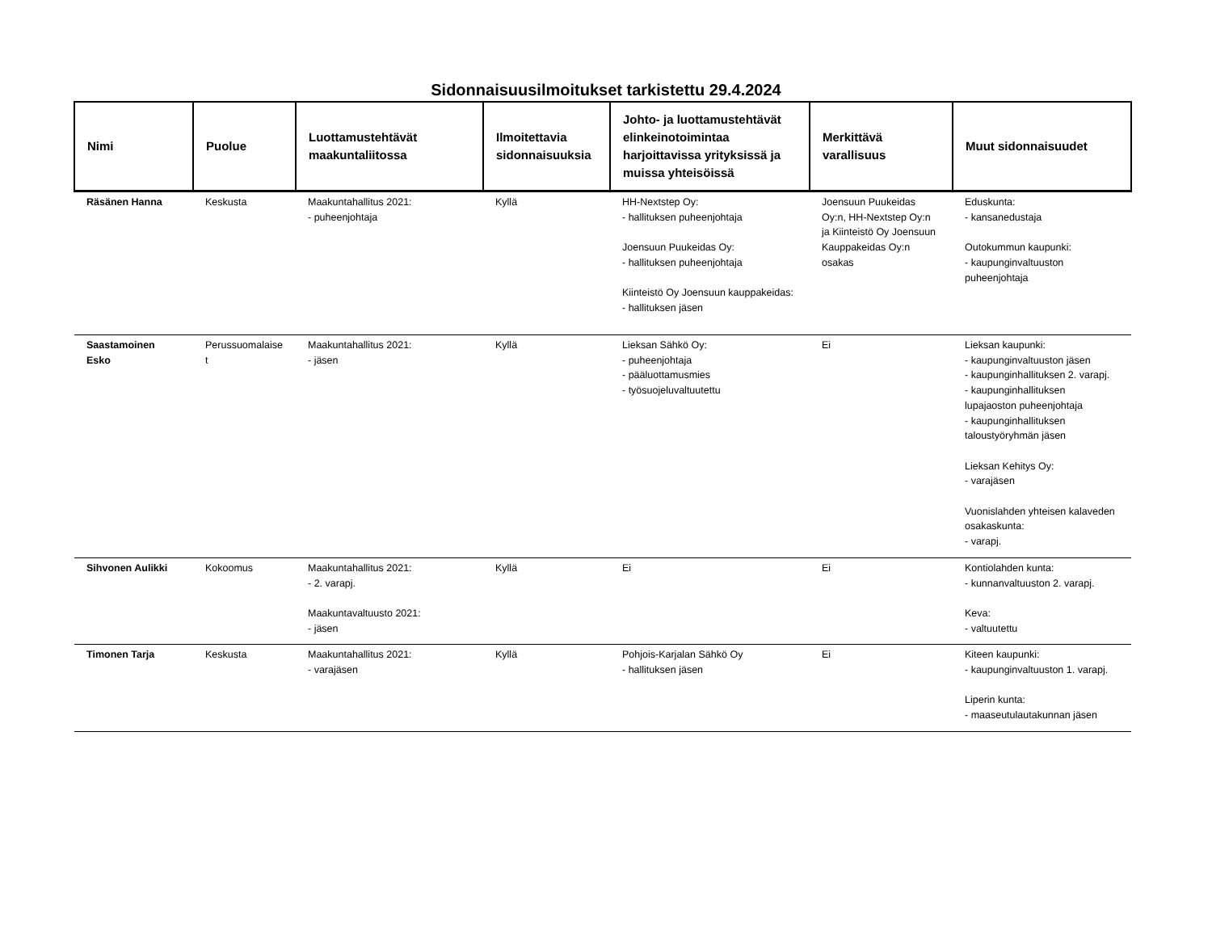Sidonnaisuusilmoitukset tarkistettu 29.4.2024
| Nimi | Puolue | Luottamustehtävät maakuntaliitossa | Ilmoitettavia sidonnaisuuksia | Johto- ja luottamustehtävät elinkeinotoimintaa harjoittavissa yrityksissä ja muissa yhteisöissä | Merkittävä varallisuus | Muut sidonnaisuudet |
| --- | --- | --- | --- | --- | --- | --- |
| Räsänen Hanna | Keskusta | Maakuntahallitus 2021: - puheenjohtaja | Kyllä | HH-Nextstep Oy: - hallituksen puheenjohtaja Joensuun Puukeidas Oy: - hallituksen puheenjohtaja Kiinteistö Oy Joensuun kauppakeidas: - hallituksen jäsen | Joensuun Puukeidas Oy:n, HH-Nextstep Oy:n ja Kiinteistö Oy Joensuun Kauppakeidas Oy:n osakas | Eduskunta: - kansanedustaja Outokummun kaupunki: - kaupunginvaltuuston puheenjohtaja |
| Saastamoinen Esko | Perussuomalaise t | Maakuntahallitus 2021: - jäsen | Kyllä | Lieksan Sähkö Oy: - puheenjohtaja - pääluottamusmies - työsuojeluvaltuutettu | Ei | Lieksan kaupunki: - kaupunginvaltuuston jäsen - kaupunginhallituksen 2. varapj. - kaupunginhallituksen lupajaoston puheenjohtaja - kaupunginhallituksen taloustyöryhmän jäsen Lieksan Kehitys Oy: - varajäsen Vuonislahden yhteisen kalaveden osakaskunta: - varapj. |
| Sihvonen Aulikki | Kokoomus | Maakuntahallitus 2021: - 2. varapj. Maakuntavaltuusto 2021: - jäsen | Kyllä | Ei | Ei | Kontiolahden kunta: - kunnanvaltuuston 2. varapj. Keva: - valtuutettu |
| Timonen Tarja | Keskusta | Maakuntahallitus 2021: - varajäsen | Kyllä | Pohjois-Karjalan Sähkö Oy - hallituksen jäsen | Ei | Kiteen kaupunki: - kaupunginvaltuuston 1. varapj. Liperin kunta: - maaseutulautakunnan jäsen |